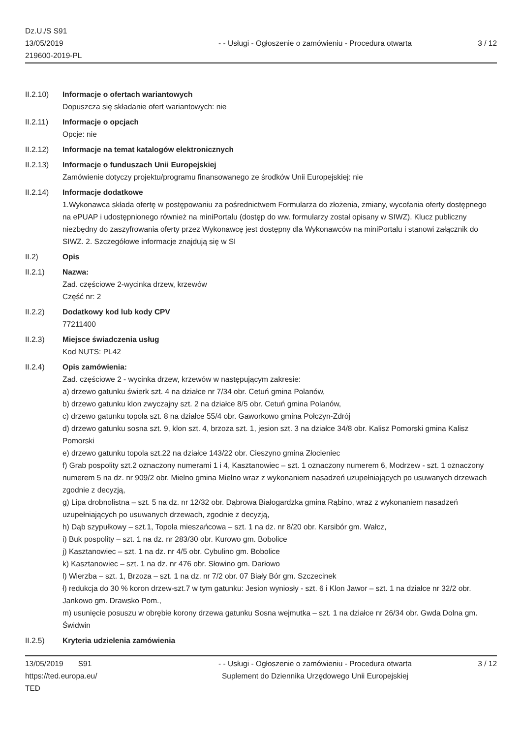Dz.U./S S91
13/05/2019
219600-2019-PL
- - Usługi - Ogłoszenie o zamówieniu - Procedura otwarta
3 / 12
II.2.10) Informacje o ofertach wariantowych
Dopuszcza się składanie ofert wariantowych: nie
II.2.11) Informacje o opcjach
Opcje: nie
II.2.12) Informacje na temat katalogów elektronicznych
II.2.13) Informacje o funduszach Unii Europejskiej
Zamówienie dotyczy projektu/programu finansowanego ze środków Unii Europejskiej: nie
II.2.14) Informacje dodatkowe
1.Wykonawca składa ofertę w postępowaniu za pośrednictwem Formularza do złożenia, zmiany, wycofania oferty dostępnego na ePUAP i udostępnionego również na miniPortalu (dostęp do ww. formularzy został opisany w SIWZ). Klucz publiczny niezbędny do zaszyfrowania oferty przez Wykonawcę jest dostępny dla Wykonawców na miniPortalu i stanowi załącznik do SIWZ. 2. Szczegółowe informacje znajdują się w SI
II.2) Opis
II.2.1) Nazwa:
Zad. częściowe 2-wycinka drzew, krzewów
Część nr: 2
II.2.2) Dodatkowy kod lub kody CPV
77211400
II.2.3) Miejsce świadczenia usług
Kod NUTS: PL42
II.2.4) Opis zamówienia:
Zad. częściowe 2 - wycinka drzew, krzewów w następującym zakresie:
a) drzewo gatunku świerk szt. 4 na działce nr 7/34 obr. Cetuń gmina Polanów,
b) drzewo gatunku klon zwyczajny szt. 2 na działce 8/5 obr. Cetuń gmina Polanów,
c) drzewo gatunku topola szt. 8 na działce 55/4 obr. Gaworkowo gmina Połczyn-Zdrój
d) drzewo gatunku sosna szt. 9, klon szt. 4, brzoza szt. 1, jesion szt. 3 na działce 34/8 obr. Kalisz Pomorski gmina Kalisz Pomorski
e) drzewo gatunku topola szt.22 na działce 143/22 obr. Cieszyno gmina Złocieniec
f) Grab pospolity szt.2 oznaczony numerami 1 i 4, Kasztanowiec – szt. 1 oznaczony numerem 6, Modrzew - szt. 1 oznaczony numerem 5 na dz. nr 909/2 obr. Mielno gmina Mielno wraz z wykonaniem nasadzeń uzupełniających po usuwanych drzewach zgodnie z decyzją,
g) Lipa drobnolistna – szt. 5 na dz. nr 12/32 obr. Dąbrowa Białogardzka gmina Rąbino, wraz z wykonaniem nasadzeń uzupełniających po usuwanych drzewach, zgodnie z decyzją,
h) Dąb szypułkowy – szt.1, Topola mieszańcowa – szt. 1 na dz. nr 8/20 obr. Karsibór gm. Wałcz,
i) Buk pospolity – szt. 1 na dz. nr 283/30 obr. Kurowo gm. Bobolice
j) Kasztanowiec – szt. 1 na dz. nr 4/5 obr. Cybulino gm. Bobolice
k) Kasztanowiec – szt. 1 na dz. nr 476 obr. Słowino gm. Darłowo
l) Wierzba – szt. 1, Brzoza – szt. 1 na dz. nr 7/2 obr. 07 Biały Bór gm. Szczecinek
ł) redukcja do 30 % koron drzew-szt.7 w tym gatunku: Jesion wyniosły - szt. 6 i Klon Jawor – szt. 1 na działce nr 32/2 obr. Jankowo gm. Drawsko Pom.,
m) usunięcie posuszu w obrębie korony drzewa gatunku Sosna wejmutka – szt. 1 na działce nr 26/34 obr. Gwda Dolna gm. Świdwin
II.2.5) Kryteria udzielenia zamówienia
13/05/2019 S91
https://ted.europa.eu/
TED
- - Usługi - Ogłoszenie o zamówieniu - Procedura otwarta
Suplement do Dziennika Urzędowego Unii Europejskiej
3 / 12